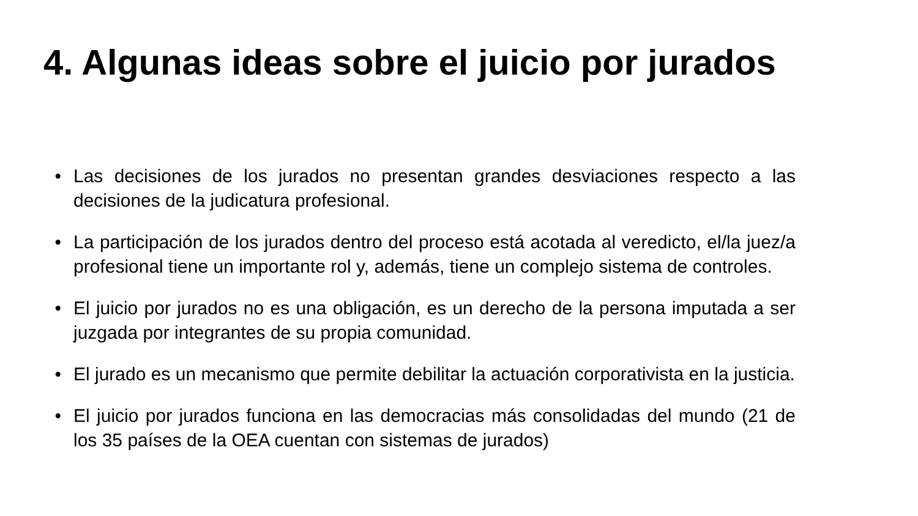4. Algunas ideas sobre el juicio por jurados
• Las decisiones de los jurados no presentan grandes desviaciones respecto a las decisiones de la judicatura profesional.
• La participación de los jurados dentro del proceso está acotada al veredicto, el/la juez/a profesional tiene un importante rol y, además, tiene un complejo sistema de controles.
• El juicio por jurados no es una obligación, es un derecho de la persona imputada a ser juzgada por integrantes de su propia comunidad.
• El jurado es un mecanismo que permite debilitar la actuación corporativista en la justicia.
• El juicio por jurados funciona en las democracias más consolidadas del mundo (21 de los 35 países de la OEA cuentan con sistemas de jurados)